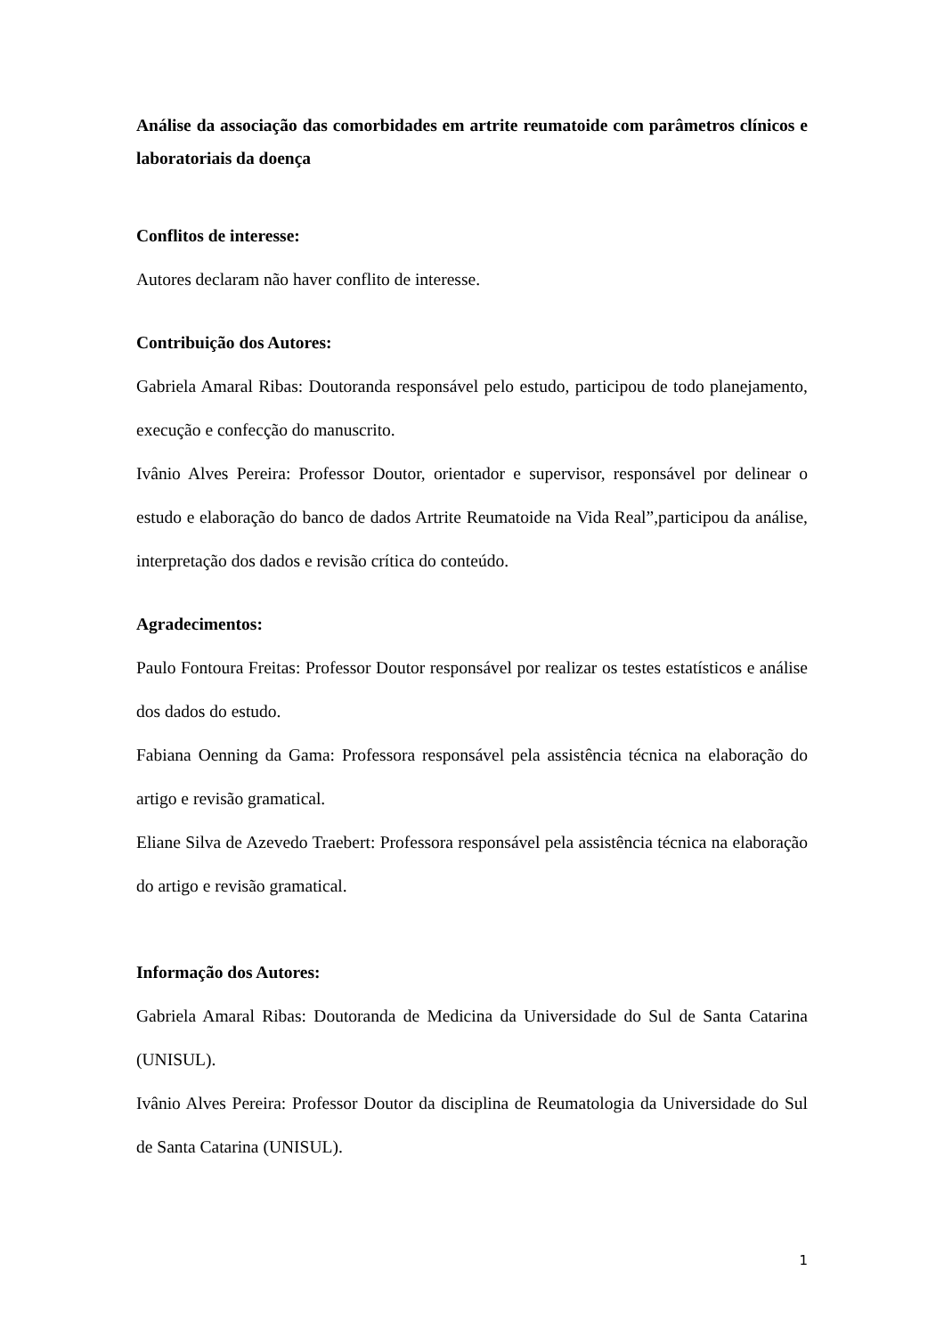Análise da associação das comorbidades em artrite reumatoide com parâmetros clínicos e laboratoriais da doença
Conflitos de interesse:
Autores declaram não haver conflito de interesse.
Contribuição dos Autores:
Gabriela Amaral Ribas: Doutoranda responsável pelo estudo, participou de todo planejamento, execução e confecção do manuscrito.
Ivânio Alves Pereira: Professor Doutor, orientador e supervisor, responsável por delinear o estudo e elaboração do banco de dados Artrite Reumatoide na Vida Real”,participou da análise, interpretação dos dados e revisão crítica do conteúdo.
Agradecimentos:
Paulo Fontoura Freitas: Professor Doutor responsável por realizar os testes estatísticos e análise dos dados do estudo.
Fabiana Oenning da Gama: Professora responsável pela assistência técnica na elaboração do artigo e revisão gramatical.
Eliane Silva de Azevedo Traebert: Professora responsável pela assistência técnica na elaboração do artigo e revisão gramatical.
Informação dos Autores:
Gabriela Amaral Ribas: Doutoranda de Medicina da Universidade do Sul de Santa Catarina (UNISUL).
Ivânio Alves Pereira: Professor Doutor da disciplina de Reumatologia da Universidade do Sul de Santa Catarina (UNISUL).
1